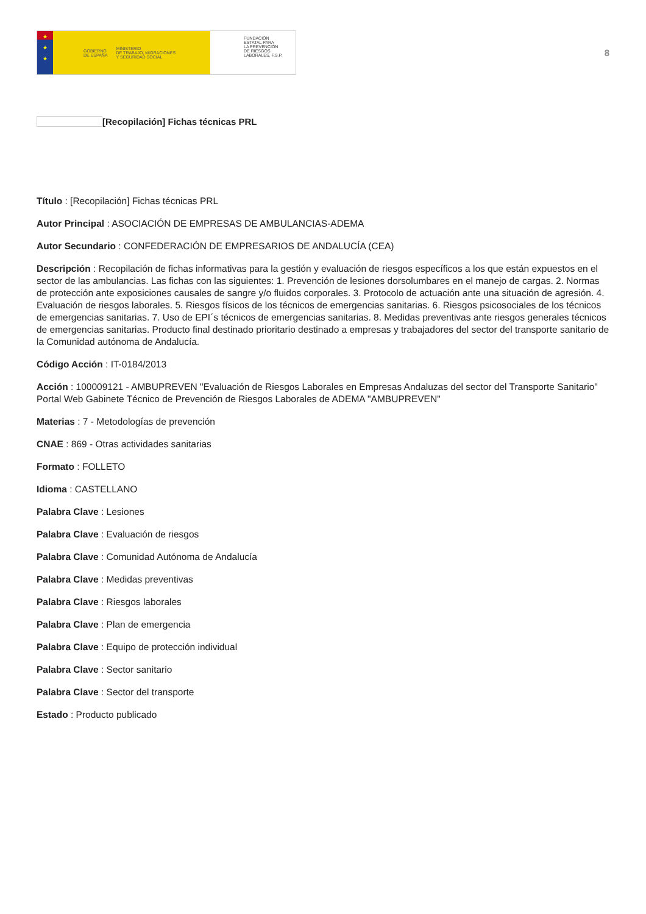★
★
★
GOBIERNO
DE ESPAÑA MINISTERIO
DE TRABAJO, MIGRACIONES
Y SEGURIDAD SOCIAL
FUNDACIÓN
ESTATAL PARA
LA PREVENCIÓN
DE RIESGOS
LABORALES, F.S.P.
8
[Recopilación] Fichas técnicas PRL
Título : [Recopilación] Fichas técnicas PRL
Autor Principal : ASOCIACIÓN DE EMPRESAS DE AMBULANCIAS-ADEMA
Autor Secundario : CONFEDERACIÓN DE EMPRESARIOS DE ANDALUCÍA (CEA)
Descripción : Recopilación de fichas informativas para la gestión y evaluación de riesgos específicos a los que están expuestos en el sector de las ambulancias. Las fichas con las siguientes: 1. Prevención de lesiones dorsolumbares en el manejo de cargas. 2. Normas de protección ante exposiciones causales de sangre y/o fluidos corporales. 3. Protocolo de actuación ante una situación de agresión. 4. Evaluación de riesgos laborales. 5. Riesgos físicos de los técnicos de emergencias sanitarias. 6. Riesgos psicosociales de los técnicos de emergencias sanitarias. 7. Uso de EPI´s técnicos de emergencias sanitarias. 8. Medidas preventivas ante riesgos generales técnicos de emergencias sanitarias. Producto final destinado prioritario destinado a empresas y trabajadores del sector del transporte sanitario de la Comunidad autónoma de Andalucía.
Código Acción : IT-0184/2013
Acción : 100009121 - AMBUPREVEN "Evaluación de Riesgos Laborales en Empresas Andaluzas del sector del Transporte Sanitario" Portal Web Gabinete Técnico de Prevención de Riesgos Laborales de ADEMA "AMBUPREVEN"
Materias : 7 - Metodologías de prevención
CNAE : 869 - Otras actividades sanitarias
Formato : FOLLETO
Idioma : CASTELLANO
Palabra Clave : Lesiones
Palabra Clave : Evaluación de riesgos
Palabra Clave : Comunidad Autónoma de Andalucía
Palabra Clave : Medidas preventivas
Palabra Clave : Riesgos laborales
Palabra Clave : Plan de emergencia
Palabra Clave : Equipo de protección individual
Palabra Clave : Sector sanitario
Palabra Clave : Sector del transporte
Estado : Producto publicado